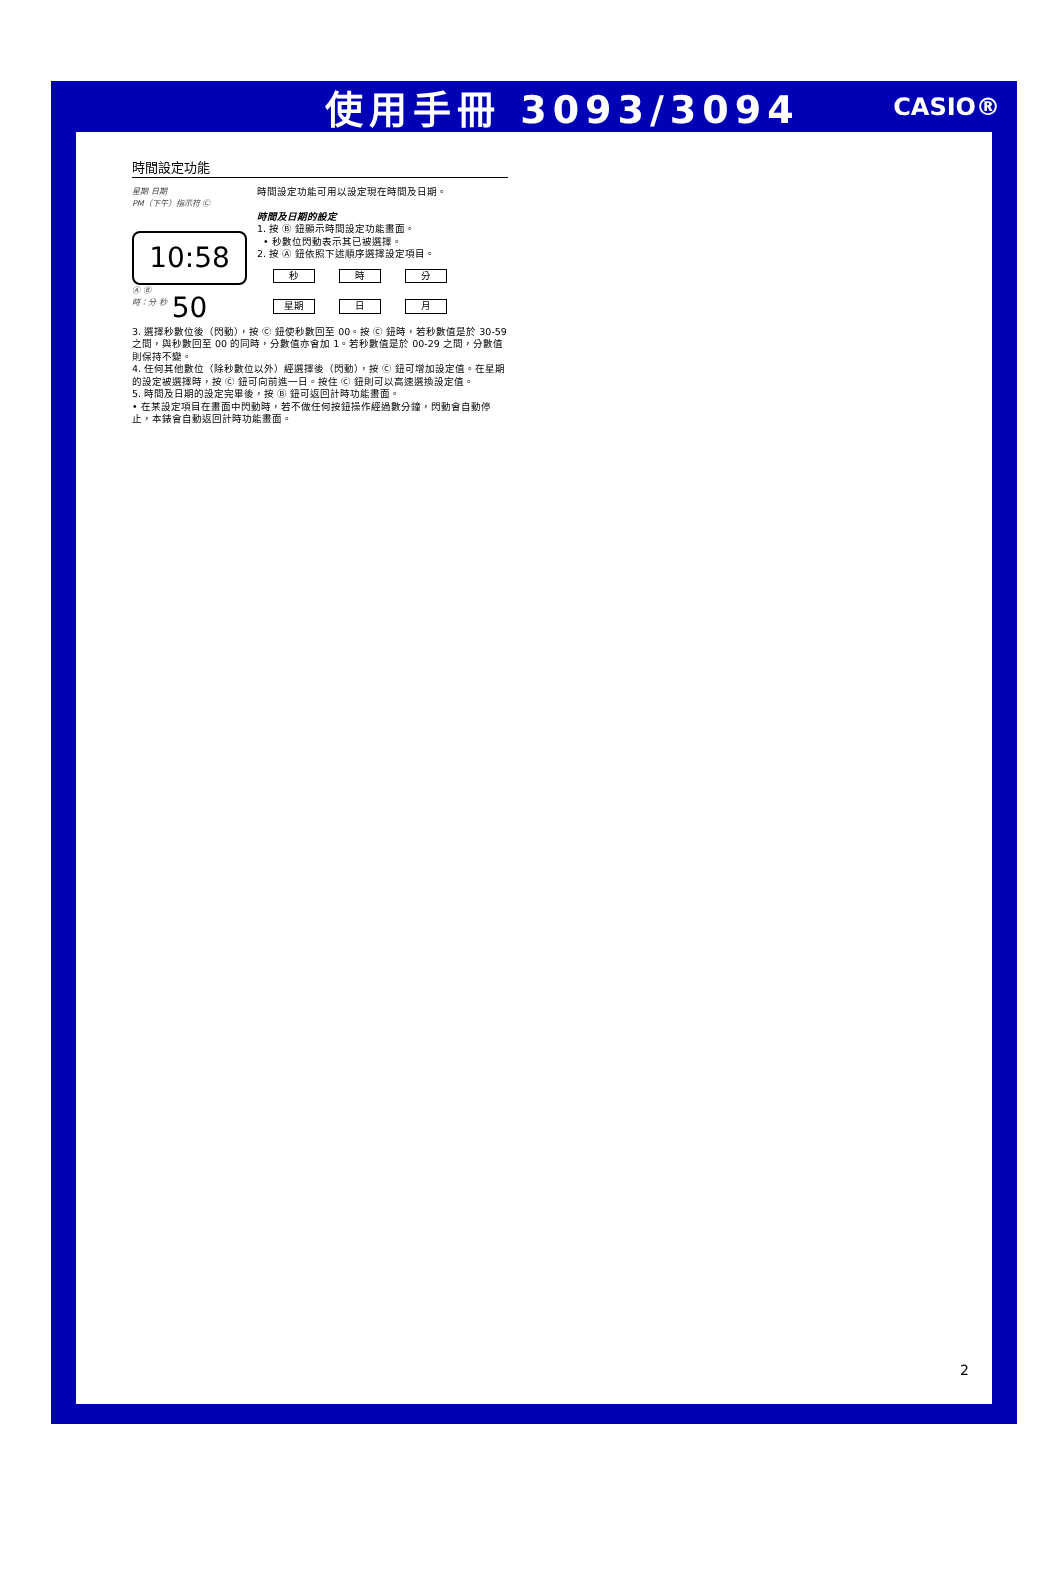使用手冊 3093/3094 CASIO®
時間設定功能
星期 日期
PM（下午）指示符 Ⓒ
10:58 50
Ⓐ Ⓑ
時：分 秒
時間設定功能可用以設定現在時間及日期。
時間及日期的設定
1. 按 Ⓑ 鈕顯示時間設定功能畫面。
• 秒數位閃動表示其已被選擇。
2. 按 Ⓐ 鈕依照下述順序選擇設定項目。
秒
時
分
星期
日
月
3. 選擇秒數位後（閃動），按 Ⓒ 鈕使秒數回至 00。按 Ⓒ 鈕時，若秒數值是於 30-59 之間，與秒數回至 00 的同時，分數值亦會加 1。若秒數值是於 00-29 之間，分數值則保持不變。
4. 任何其他數位（除秒數位以外）經選擇後（閃動），按 Ⓒ 鈕可增加設定值。在星期的設定被選擇時，按 Ⓒ 鈕可向前進一日。按住 Ⓒ 鈕則可以高速選換設定值。
5. 時間及日期的設定完畢後，按 Ⓑ 鈕可返回計時功能畫面。
• 在某設定項目在畫面中閃動時，若不做任何按鈕操作經過數分鐘，閃動會自動停止，本錶會自動返回計時功能畫面。
2